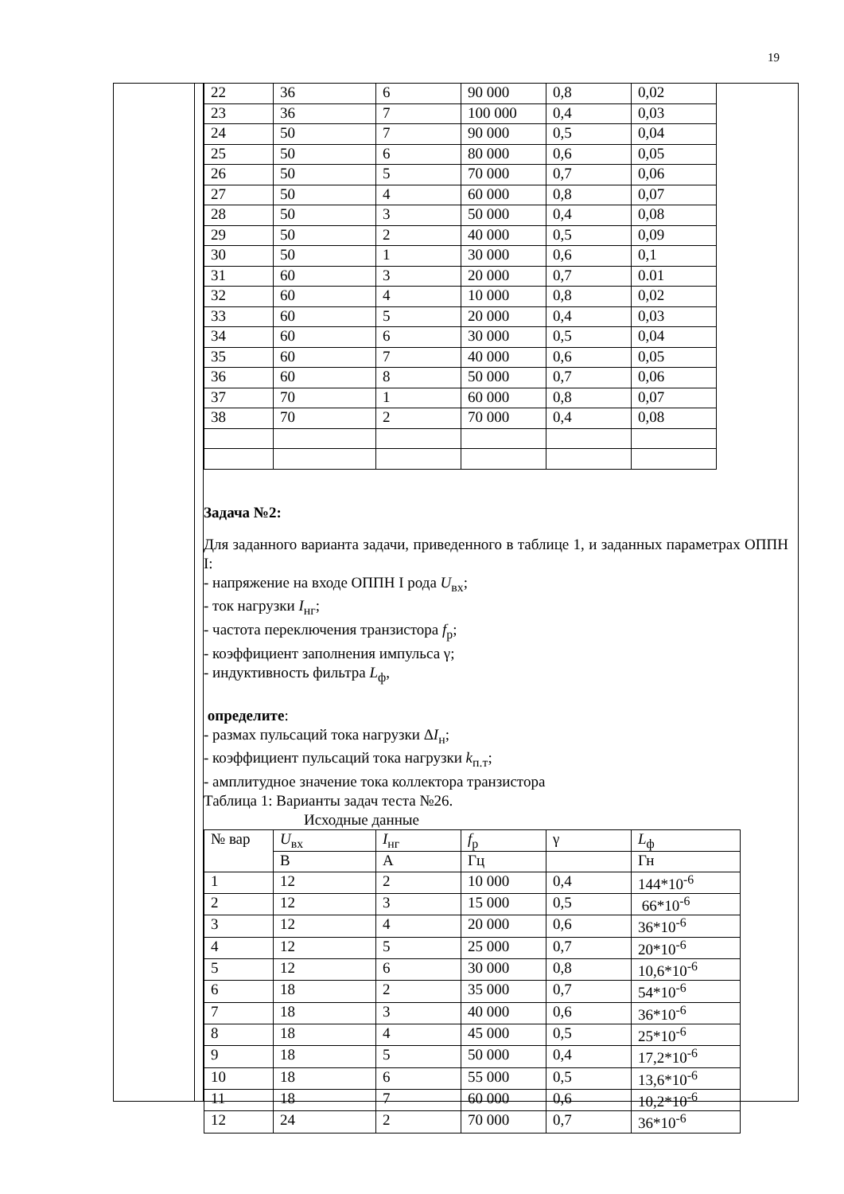19
| 22 | 36 | 6 | 90 000 | 0,8 | 0,02 |
| 23 | 36 | 7 | 100 000 | 0,4 | 0,03 |
| 24 | 50 | 7 | 90 000 | 0,5 | 0,04 |
| 25 | 50 | 6 | 80 000 | 0,6 | 0,05 |
| 26 | 50 | 5 | 70 000 | 0,7 | 0,06 |
| 27 | 50 | 4 | 60 000 | 0,8 | 0,07 |
| 28 | 50 | 3 | 50 000 | 0,4 | 0,08 |
| 29 | 50 | 2 | 40 000 | 0,5 | 0,09 |
| 30 | 50 | 1 | 30 000 | 0,6 | 0,1 |
| 31 | 60 | 3 | 20 000 | 0,7 | 0.01 |
| 32 | 60 | 4 | 10 000 | 0,8 | 0,02 |
| 33 | 60 | 5 | 20 000 | 0,4 | 0,03 |
| 34 | 60 | 6 | 30 000 | 0,5 | 0,04 |
| 35 | 60 | 7 | 40 000 | 0,6 | 0,05 |
| 36 | 60 | 8 | 50 000 | 0,7 | 0,06 |
| 37 | 70 | 1 | 60 000 | 0,8 | 0,07 |
| 38 | 70 | 2 | 70 000 | 0,4 | 0,08 |
Задача №2:
Для заданного варианта задачи, приведенного в таблице 1, и заданных параметрах ОППН I:
- напряжение на входе ОППН I рода U<sub>вх</sub>;
- ток нагрузки I<sub>нг</sub>;
- частота переключения транзистора f<sub>р</sub>;
- коэффициент заполнения импульса γ;
- индуктивность фильтра L<sub>ф</sub>,
определите:
- размах пульсаций тока нагрузки ΔI<sub>н</sub>;
- коэффициент пульсаций тока нагрузки k<sub>п.т</sub>;
- амплитудное значение тока коллектора транзистора
Таблица 1: Варианты задач теста №26.
Исходные данные
| № вар | U<sub>вх</sub> | I<sub>нг</sub> | f<sub>р</sub> | γ | L<sub>ф</sub> |
| | В | А | Гц | | Гн |
| 1 | 12 | 2 | 10 000 | 0,4 | 144*10<sup>-6</sup> |
| 2 | 12 | 3 | 15 000 | 0,5 | 66*10<sup>-6</sup> |
| 3 | 12 | 4 | 20 000 | 0,6 | 36*10<sup>-6</sup> |
| 4 | 12 | 5 | 25 000 | 0,7 | 20*10<sup>-6</sup> |
| 5 | 12 | 6 | 30 000 | 0,8 | 10,6*10<sup>-6</sup> |
| 6 | 18 | 2 | 35 000 | 0,7 | 54*10<sup>-6</sup> |
| 7 | 18 | 3 | 40 000 | 0,6 | 36*10<sup>-6</sup> |
| 8 | 18 | 4 | 45 000 | 0,5 | 25*10<sup>-6</sup> |
| 9 | 18 | 5 | 50 000 | 0,4 | 17,2*10<sup>-6</sup> |
| 10 | 18 | 6 | 55 000 | 0,5 | 13,6*10<sup>-6</sup> |
| 11 | 18 | 7 | 60 000 | 0,6 | 10,2*10<sup>-6</sup> |
| 12 | 24 | 2 | 70 000 | 0,7 | 36*10<sup>-6</sup> |